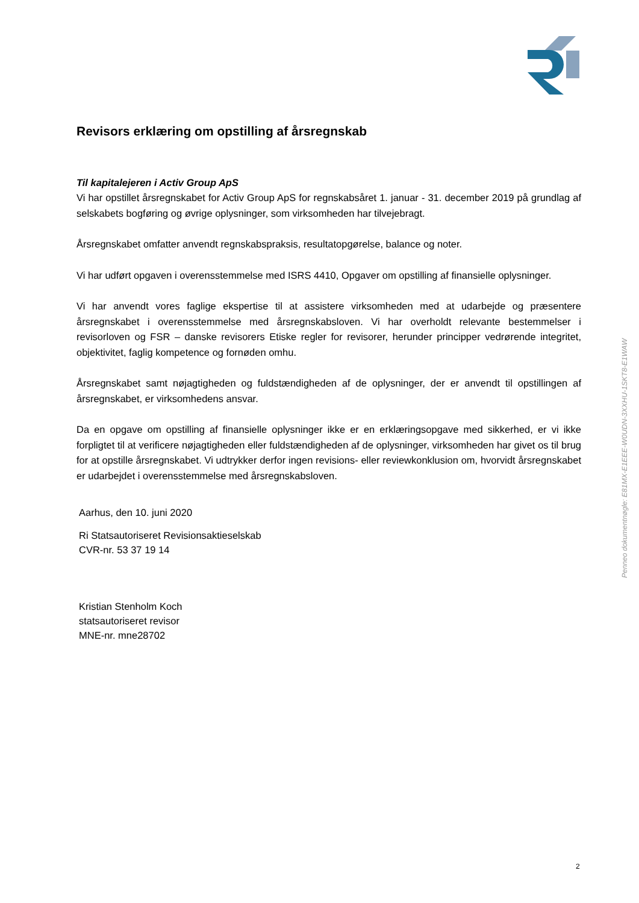Revisors erklæring om opstilling af årsregnskab
Til kapitalejeren i Activ Group ApS
Vi har opstillet årsregnskabet for Activ Group ApS for regnskabsåret 1. januar - 31. december 2019 på grundlag af selskabets bogføring og øvrige oplysninger, som virksomheden har tilvejebragt.
Årsregnskabet omfatter anvendt regnskabspraksis, resultatopgørelse, balance og noter.
Vi har udført opgaven i overensstemmelse med ISRS 4410, Opgaver om opstilling af finansielle oplysninger.
Vi har anvendt vores faglige ekspertise til at assistere virksomheden med at udarbejde og præsentere årsregnskabet i overensstemmelse med årsregnskabsloven. Vi har overholdt relevante bestemmelser i revisorloven og FSR – danske revisorers Etiske regler for revisorer, herunder principper vedrørende integritet, objektivitet, faglig kompetence og fornøden omhu.
Årsregnskabet samt nøjagtigheden og fuldstændigheden af de oplysninger, der er anvendt til opstillingen af årsregnskabet, er virksomhedens ansvar.
Da en opgave om opstilling af finansielle oplysninger ikke er en erklæringsopgave med sikkerhed, er vi ikke forpligtet til at verificere nøjagtigheden eller fuldstændigheden af de oplysninger, virksomheden har givet os til brug for at opstille årsregnskabet. Vi udtrykker derfor ingen revisions- eller reviewkonklusion om, hvorvidt årsregnskabet er udarbejdet i overensstemmelse med årsregnskabsloven.
Aarhus, den 10. juni 2020
Ri Statsautoriseret Revisionsaktieselskab
CVR-nr. 53 37 19 14
Kristian Stenholm Koch
statsautoriseret revisor
MNE-nr. mne28702
Penneo dokumentnøgle: E81MX-E1EEE-W0UDN-3XXHU-1SKT8-E1WAW
2